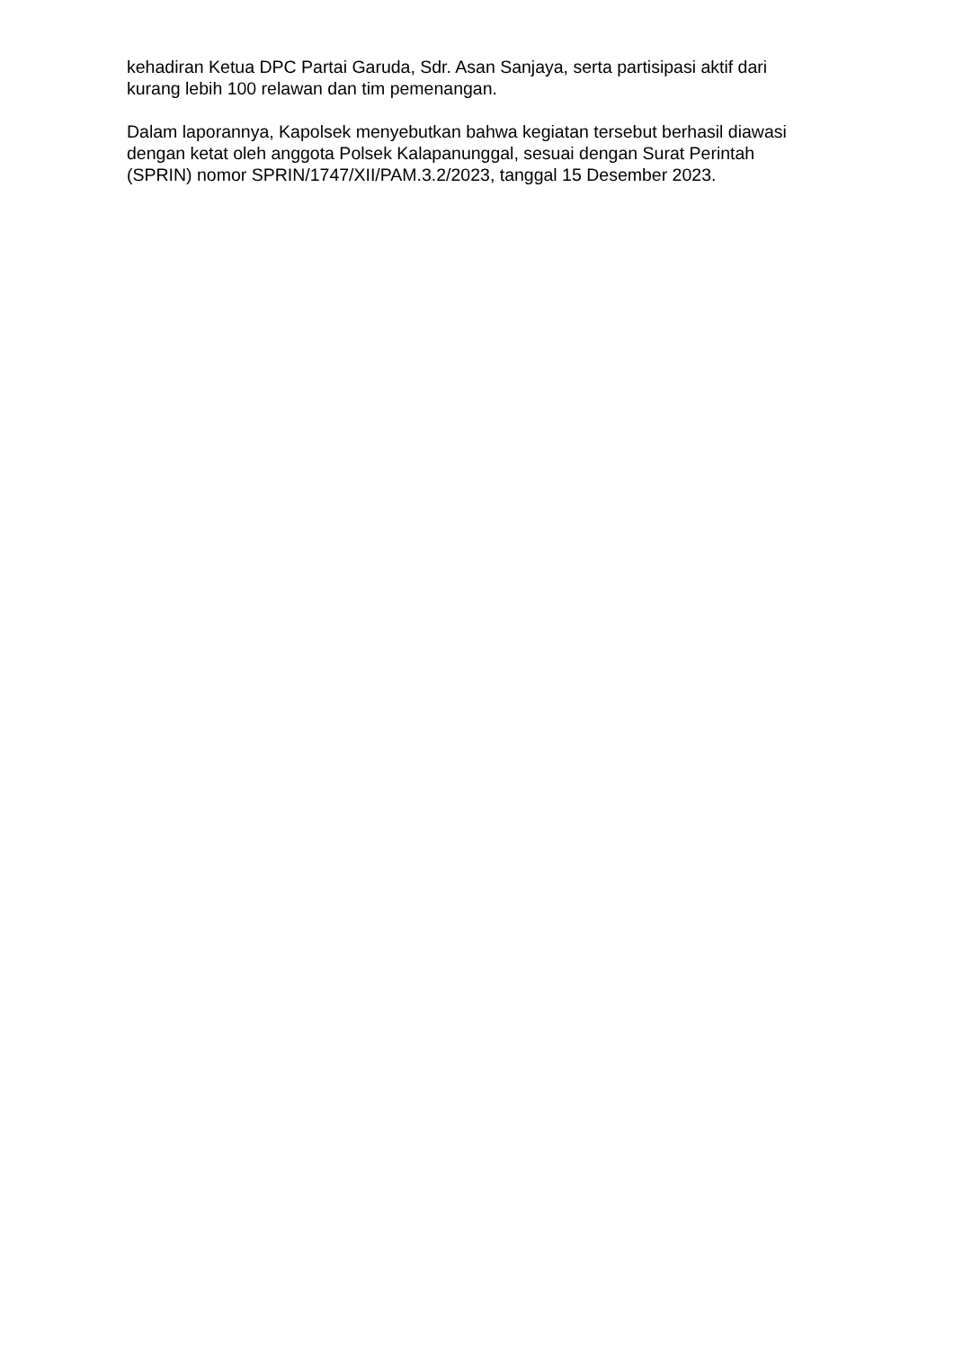kehadiran Ketua DPC Partai Garuda, Sdr. Asan Sanjaya, serta partisipasi aktif dari kurang lebih 100 relawan dan tim pemenangan.
Dalam laporannya, Kapolsek menyebutkan bahwa kegiatan tersebut berhasil diawasi dengan ketat oleh anggota Polsek Kalapanunggal, sesuai dengan Surat Perintah (SPRIN) nomor SPRIN/1747/XII/PAM.3.2/2023, tanggal 15 Desember 2023.